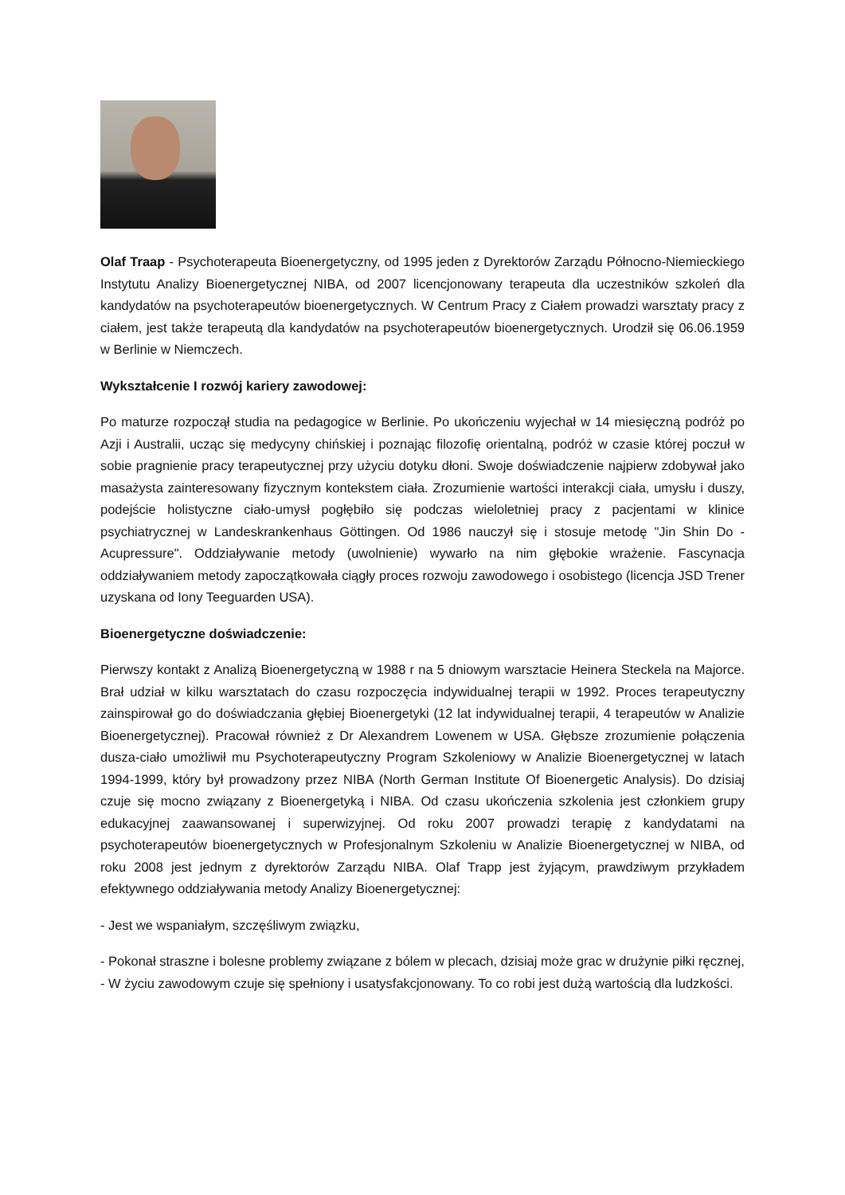Olaf Traap - Psychoterapeuta Bioenergetyczny, od 1995 jeden z Dyrektorów Zarządu Północno-Niemieckiego Instytutu Analizy Bioenergetycznej NIBA, od 2007 licencjonowany terapeuta dla uczestników szkoleń dla kandydatów na psychoterapeutów bioenergetycznych. W Centrum Pracy z Ciałem prowadzi warsztaty pracy z ciałem, jest także terapeutą dla kandydatów na psychoterapeutów bioenergetycznych. Urodził się 06.06.1959 w Berlinie w Niemczech.
Wykształcenie I rozwój kariery zawodowej:
Po maturze rozpoczął studia na pedagogice w Berlinie. Po ukończeniu wyjechał w 14 miesięczną podróż po Azji i Australii, ucząc się medycyny chińskiej i poznając filozofię orientalną, podróż w czasie której poczuł w sobie pragnienie pracy terapeutycznej przy użyciu dotyku dłoni. Swoje doświadczenie najpierw zdobywał jako masażysta zainteresowany fizycznym kontekstem ciała. Zrozumienie wartości interakcji ciała, umysłu i duszy, podejście holistyczne ciało-umysł pogłębiło się podczas wieloletniej pracy z pacjentami w klinice psychiatrycznej w Landeskrankenhaus Göttingen. Od 1986 nauczył się i stosuje metodę "Jin Shin Do - Acupressure". Oddziaływanie metody (uwolnienie) wywarło na nim głębokie wrażenie. Fascynacja oddziaływaniem metody zapoczątkowała ciągły proces rozwoju zawodowego i osobistego (licencja JSD Trener uzyskana od Iony Teeguarden USA).
Bioenergetyczne doświadczenie:
Pierwszy kontakt z Analizą Bioenergetyczną w 1988 r na 5 dniowym warsztacie Heinera Steckela na Majorce. Brał udział w kilku warsztatach do czasu rozpoczęcia indywidualnej terapii w 1992. Proces terapeutyczny zainspirował go do doświadczania głębiej Bioenergetyki (12 lat indywidualnej terapii, 4 terapeutów w Analizie Bioenergetycznej). Pracował również z Dr Alexandrem Lowenem w USA. Głębsze zrozumienie połączenia dusza-ciało umożliwił mu Psychoterapeutyczny Program Szkoleniowy w Analizie Bioenergetycznej w latach 1994-1999, który był prowadzony przez NIBA (North German Institute Of Bioenergetic Analysis). Do dzisiaj czuje się mocno związany z Bioenergetyką i NIBA. Od czasu ukończenia szkolenia jest członkiem grupy edukacyjnej zaawansowanej i superwizyjnej. Od roku 2007 prowadzi terapię z kandydatami na psychoterapeutów bioenergetycznych w Profesjonalnym Szkoleniu w Analizie Bioenergetycznej w NIBA, od roku 2008 jest jednym z dyrektorów Zarządu NIBA. Olaf Trapp jest żyjącym, prawdziwym przykładem efektywnego oddziaływania metody Analizy Bioenergetycznej:
- Jest we wspaniałym, szczęśliwym związku,
- Pokonał straszne i bolesne problemy związane z bólem w plecach, dzisiaj może grac w drużynie piłki ręcznej,
- W życiu zawodowym czuje się spełniony i usatysfakcjonowany. To co robi jest dużą wartością dla ludzkości.